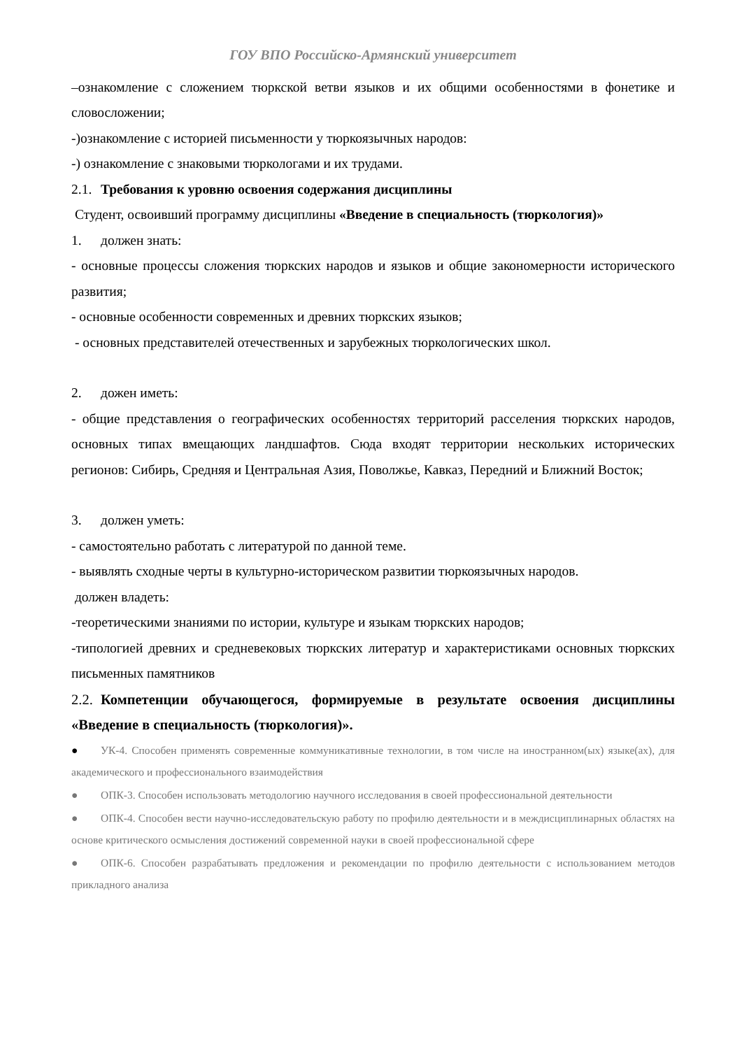ГОУ ВПО Российско-Армянский университет
–ознакомление с сложением тюркской ветви языков и их общими особенностями в фонетике и словосложении;
-)ознакомление с историей письменности у тюркоязычных народов:
-) ознакомление с знаковыми тюркологами и их трудами.
2.1. Требования к уровню освоения содержания дисциплины
Студент, освоивший программу дисциплины «Введение в специальность (тюркология)»
1. должен знать:
- основные процессы сложения тюркских народов и языков и общие закономерности исторического развития;
- основные особенности современных и древних тюркских языков;
- основных представителей отечественных и зарубежных тюркологических школ.
2. дожен иметь:
- общие представления о географических особенностях территорий расселения тюркских народов, основных типах вмещающих ландшафтов. Сюда входят территории нескольких исторических регионов: Сибирь, Средняя и Центральная Азия, Поволжье, Кавказ, Передний и Ближний Восток;
3. должен уметь:
- самостоятельно работать с литературой по данной теме.
- выявлять сходные черты в культурно-историческом развитии тюркоязычных народов.
должен владеть:
-теоретическими знаниями по истории, культуре и языкам тюркских народов;
-типологией древних и средневековых тюркских литератур и характеристиками основных тюркских письменных памятников
2.2. Компетенции обучающегося, формируемые в результате освоения дисциплины «Введение в специальность (тюркология)».
● УК-4. Способен применять современные коммуникативные технологии, в том числе на иностранном(ых) языке(ах), для академического и профессионального взаимодействия
● ОПК-3. Способен использовать методологию научного исследования в своей профессиональной деятельности
● ОПК-4. Способен вести научно-исследовательскую работу по профилю деятельности и в междисциплинарных областях на основе критического осмысления достижений современной науки в своей профессиональной сфере
● ОПК-6. Способен разрабатывать предложения и рекомендации по профилю деятельности с использованием методов прикладного анализа